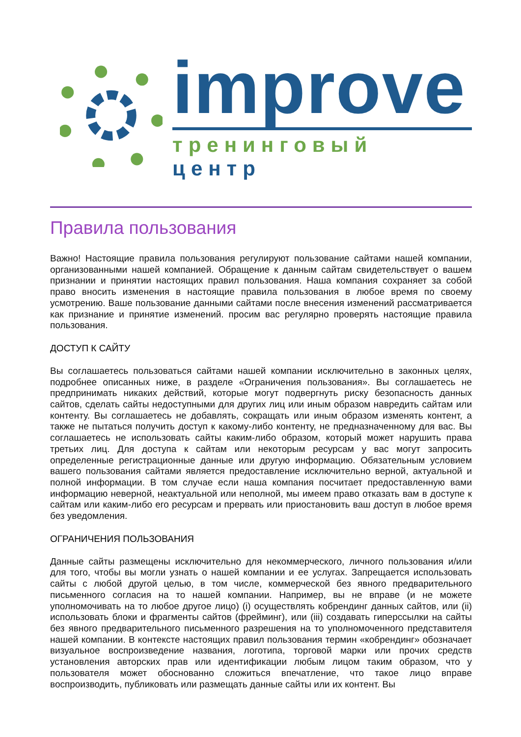improve
тренинговый центр
Правила пользования
Важно! Настоящие правила пользования регулируют пользование сайтами нашей компании, организованными нашей компанией. Обращение к данным сайтам свидетельствует о вашем признании и принятии настоящих правил пользования. Наша компания сохраняет за собой право вносить изменения в настоящие правила пользования в любое время по своему усмотрению. Ваше пользование данными сайтами после внесения изменений рассматривается как признание и принятие изменений. просим вас регулярно проверять настоящие правила пользования.
ДОСТУП К САЙТУ
Вы соглашаетесь пользоваться сайтами нашей компании исключительно в законных целях, подробнее описанных ниже, в разделе «Ограничения пользования». Вы соглашаетесь не предпринимать никаких действий, которые могут подвергнуть риску безопасность данных сайтов, сделать сайты недоступными для других лиц или иным образом навредить сайтам или контенту. Вы соглашаетесь не добавлять, сокращать или иным образом изменять контент, а также не пытаться получить доступ к какому-либо контенту, не предназначенному для вас. Вы соглашаетесь не использовать сайты каким-либо образом, который может нарушить права третьих лиц. Для доступа к сайтам или некоторым ресурсам у вас могут запросить определенные регистрационные данные или другую информацию. Обязательным условием вашего пользования сайтами является предоставление исключительно верной, актуальной и полной информации. В том случае если наша компания посчитает предоставленную вами информацию неверной, неактуальной или неполной, мы имеем право отказать вам в доступе к сайтам или каким-либо его ресурсам и прервать или приостановить ваш доступ в любое время без уведомления.
ОГРАНИЧЕНИЯ ПОЛЬЗОВАНИЯ
Данные сайты размещены исключительно для некоммерческого, личного пользования и/или для того, чтобы вы могли узнать о нашей компании и ее услугах. Запрещается использовать сайты с любой другой целью, в том числе, коммерческой без явного предварительного письменного согласия на то нашей компании. Например, вы не вправе (и не можете уполномочивать на то любое другое лицо) (i) осуществлять кобрендинг данных сайтов, или (ii) использовать блоки и фрагменты сайтов (фрейминг), или (iii) создавать гиперссылки на сайты без явного предварительного письменного разрешения на то уполномоченного представителя нашей компании. В контексте настоящих правил пользования термин «кобрендинг» обозначает визуальное воспроизведение названия, логотипа, торговой марки или прочих средств установления авторских прав или идентификации любым лицом таким образом, что у пользователя может обоснованно сложиться впечатление, что такое лицо вправе воспроизводить, публиковать или размещать данные сайты или их контент. Вы